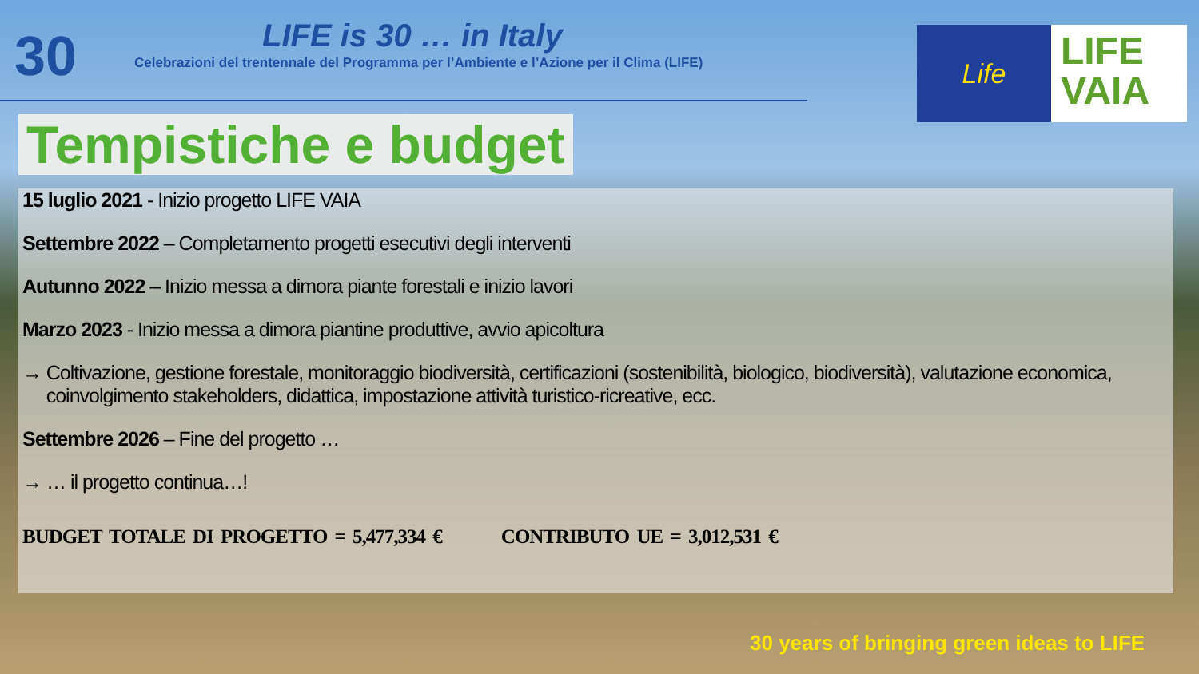30
LIFE is 30 … in Italy
Celebrazioni del trentennale del Programma per l’Ambiente e l’Azione per il Clima (LIFE)
Life
LIFE
VAIA
Tempistiche e budget
15 luglio 2021 - Inizio progetto LIFE VAIA
Settembre 2022 – Completamento progetti esecutivi degli interventi
Autunno 2022 – Inizio messa a dimora piante forestali e inizio lavori
Marzo 2023 - Inizio messa a dimora piantine produttive, avvio apicoltura
→ Coltivazione, gestione forestale, monitoraggio biodiversità, certificazioni (sostenibilità, biologico, biodiversità), valutazione economica, coinvolgimento stakeholders, didattica, impostazione attività turistico-ricreative, ecc.
Settembre 2026 – Fine del progetto …
→ … il progetto continua…!
BUDGET TOTALE DI PROGETTO = 5,477,334 € CONTRIBUTO UE = 3,012,531 €
30 years of bringing green ideas to LIFE